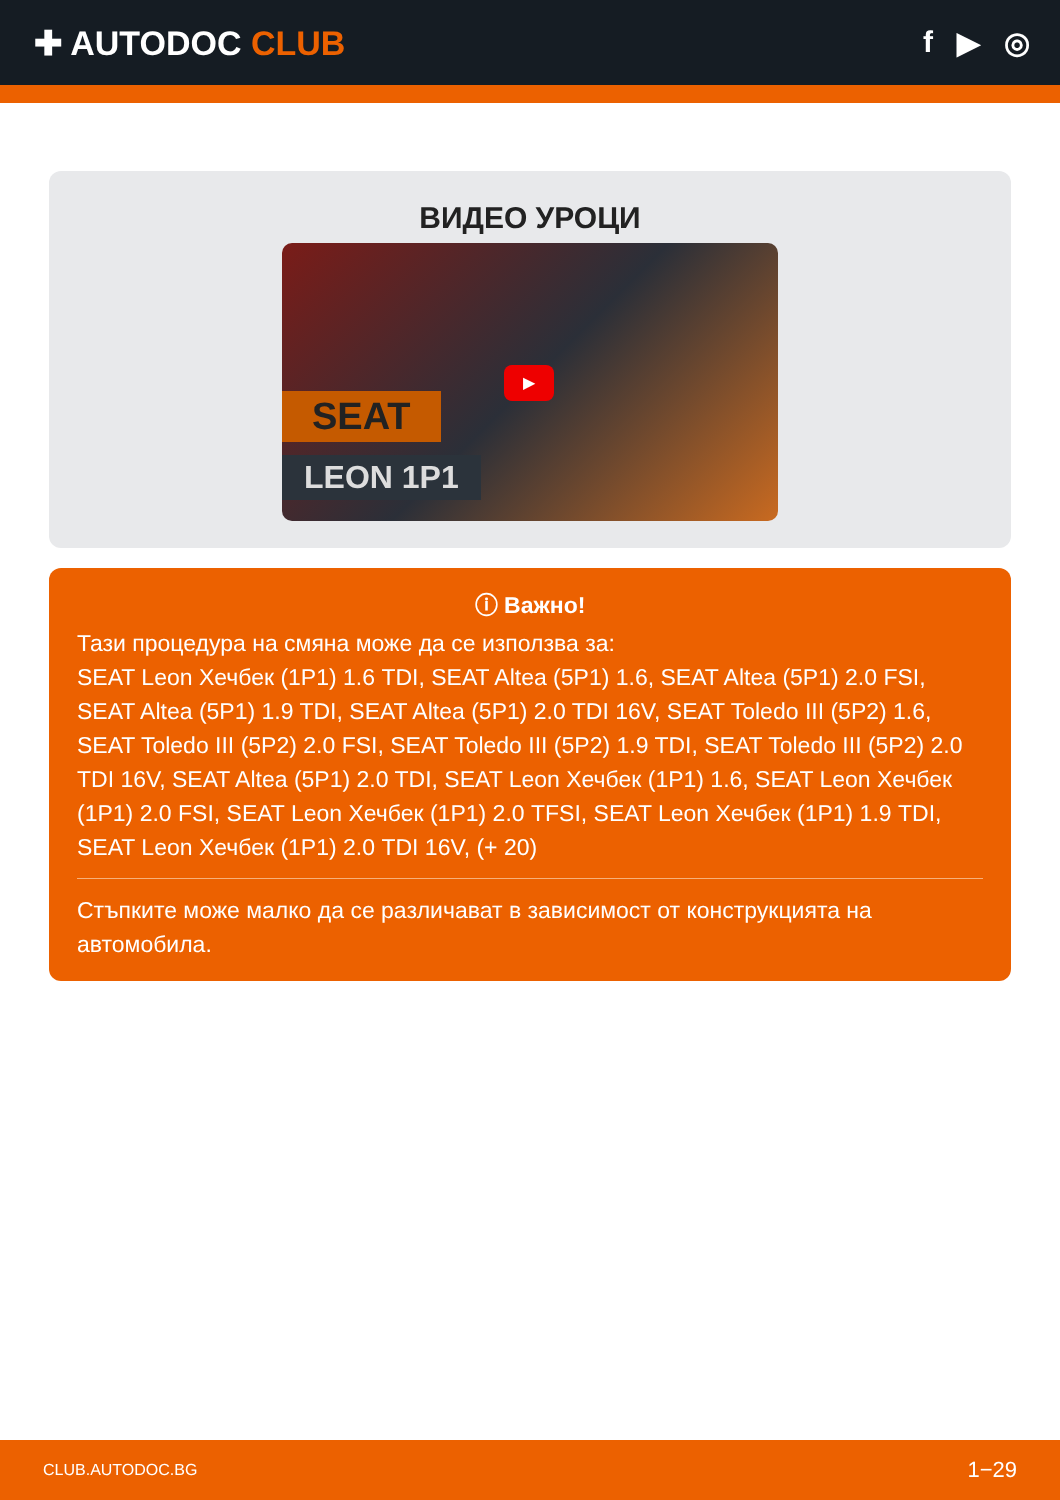✚ AUTODOC CLUB f ▶ ◎
ВИДЕО УРОЦИ
SEAT
LEON 1P1
▶
ⓘ Важно!
Тази процедура на смяна може да се използва за:
SEAT Leon Хечбек (1P1) 1.6 TDI, SEAT Altea (5P1) 1.6, SEAT Altea (5P1) 2.0 FSI, SEAT Altea (5P1) 1.9 TDI, SEAT Altea (5P1) 2.0 TDI 16V, SEAT Toledo III (5P2) 1.6, SEAT Toledo III (5P2) 2.0 FSI, SEAT Toledo III (5P2) 1.9 TDI, SEAT Toledo III (5P2) 2.0 TDI 16V, SEAT Altea (5P1) 2.0 TDI, SEAT Leon Хечбек (1P1) 1.6, SEAT Leon Хечбек (1P1) 2.0 FSI, SEAT Leon Хечбек (1P1) 2.0 TFSI, SEAT Leon Хечбек (1P1) 1.9 TDI, SEAT Leon Хечбек (1P1) 2.0 TDI 16V, (+ 20)
Стъпките може малко да се различават в зависимост от конструкцията на автомобила.
CLUB.AUTODOC.BG 1−29